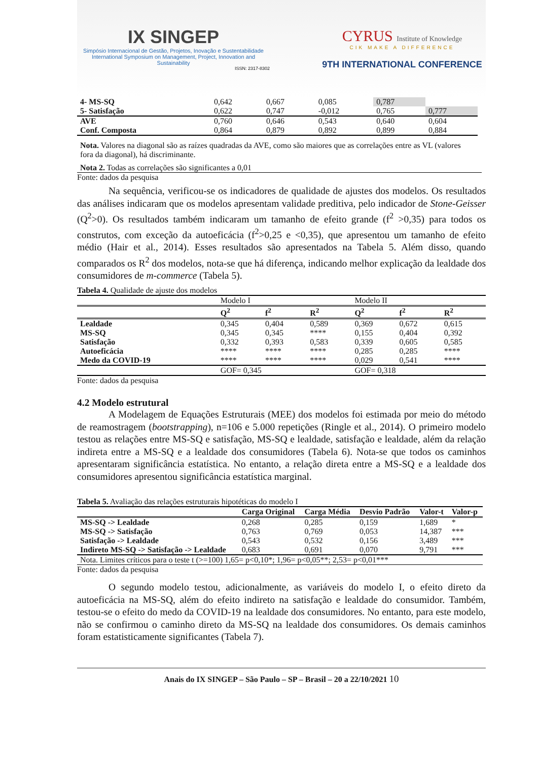IX SINGEP
Simpósio Internacional de Gestão, Projetos, Inovação e Sustentabilidade
International Symposium on Management, Project, Innovation and Sustainability
ISSN: 2317-8302
CYRUS Institute of Knowledge
CIK MAKE A DIFFERENCE
9TH INTERNATIONAL CONFERENCE
| 4- MS-SQ | 0,642 | 0,667 | 0,085 | 0,787 | |
| 5- Satisfação | 0,622 | 0,747 | -0,012 | 0,765 | 0,777 |
| AVE | 0,760 | 0,646 | 0,543 | 0,640 | 0,604 |
| Conf. Composta | 0,864 | 0,879 | 0,892 | 0,899 | 0,884 |
Nota. Valores na diagonal são as raízes quadradas da AVE, como são maiores que as correlações entre as VL (valores fora da diagonal), há discriminante.
Nota 2. Todas as correlações são significantes a 0,01
Fonte: dados da pesquisa
Na sequência, verificou-se os indicadores de qualidade de ajustes dos modelos. Os resultados das análises indicaram que os modelos apresentam validade preditiva, pelo indicador de Stone-Geisser (Q<sup>2</sup>>0). Os resultados também indicaram um tamanho de efeito grande (f<sup>2</sup> >0,35) para todos os construtos, com exceção da autoeficácia (f<sup>2</sup>>0,25 e <0,35), que apresentou um tamanho de efeito médio (Hair et al., 2014). Esses resultados são apresentados na Tabela 5. Além disso, quando comparados os R<sup>2</sup> dos modelos, nota-se que há diferença, indicando melhor explicação da lealdade dos consumidores de m-commerce (Tabela 5).
Tabela 4. Qualidade de ajuste dos modelos
| | Modelo I | | | Modelo II | | |
| | Q<sup>2</sup> | f<sup>2</sup> | R<sup>2</sup> | Q<sup>2</sup> | f<sup>2</sup> | R<sup>2</sup> |
| Lealdade | 0,345 | 0,404 | 0,589 | 0,369 | 0,672 | 0,615 |
| MS-SQ | 0,345 | 0,345 | **** | 0,155 | 0,404 | 0,392 |
| Satisfação | 0,332 | 0,393 | 0,583 | 0,339 | 0,605 | 0,585 |
| Autoeficácia | **** | **** | **** | 0,285 | 0,285 | **** |
| Medo da COVID-19 | **** | **** | **** | 0,029 | 0,541 | **** |
| | GOF= 0,345 | | | GOF= 0,318 | | |
Fonte: dados da pesquisa
4.2 Modelo estrutural
A Modelagem de Equações Estruturais (MEE) dos modelos foi estimada por meio do método de reamostragem (bootstrapping), n=106 e 5.000 repetições (Ringle et al., 2014). O primeiro modelo testou as relações entre MS-SQ e satisfação, MS-SQ e lealdade, satisfação e lealdade, além da relação indireta entre a MS-SQ e a lealdade dos consumidores (Tabela 6). Nota-se que todos os caminhos apresentaram significância estatística. No entanto, a relação direta entre a MS-SQ e a lealdade dos consumidores apresentou significância estatística marginal.
Tabela 5. Avaliação das relações estruturais hipotéticas do modelo I
| | Carga Original | Carga Média | Desvio Padrão | Valor-t | Valor-p |
| MS-SQ -> Lealdade | 0,268 | 0,285 | 0,159 | 1,689 | * |
| MS-SQ -> Satisfação | 0,763 | 0,769 | 0,053 | 14,387 | *** |
| Satisfação -> Lealdade | 0,543 | 0,532 | 0,156 | 3,489 | *** |
| Indireto MS-SQ -> Satisfação -> Lealdade | 0,683 | 0,691 | 0,070 | 9,791 | *** |
| Nota. Limites críticos para o teste t (>=100) 1,65= p<0,10*; 1,96= p<0,05**; 2,53= p<0,01*** | | | | | |
Fonte: dados da pesquisa
O segundo modelo testou, adicionalmente, as variáveis do modelo I, o efeito direto da autoeficácia na MS-SQ, além do efeito indireto na satisfação e lealdade do consumidor. Também, testou-se o efeito do medo da COVID-19 na lealdade dos consumidores. No entanto, para este modelo, não se confirmou o caminho direto da MS-SQ na lealdade dos consumidores. Os demais caminhos foram estatisticamente significantes (Tabela 7).
Anais do IX SINGEP – São Paulo – SP – Brasil – 20 a 22/10/2021 10